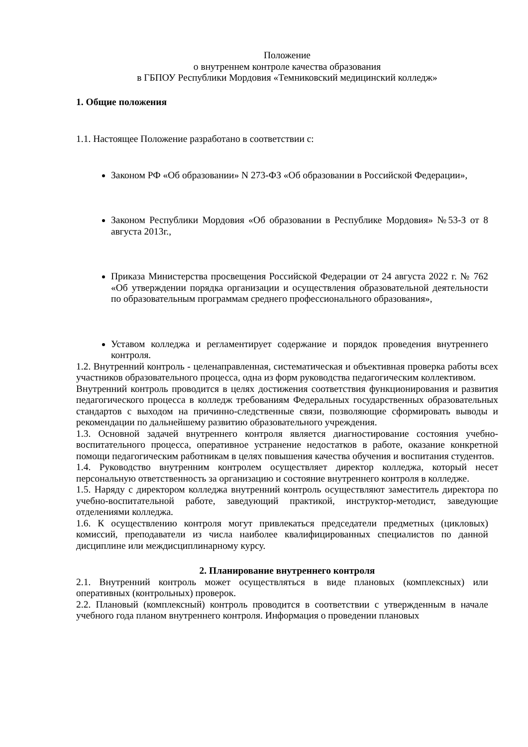Положение
о внутреннем контроле качества образования
в ГБПОУ Республики Мордовия «Темниковский медицинский колледж»
1. Общие положения
1.1. Настоящее Положение разработано в соответствии с:
Законом РФ «Об образовании» N 273-ФЗ «Об образовании в Российской Федерации»,
Законом Республики Мордовия «Об образовании в Республике Мордовия» №53-З от 8 августа 2013г.,
Приказа Министерства просвещения Российской Федерации от 24 августа 2022 г. № 762 «Об утверждении порядка организации и осуществления образовательной деятельности по образовательным программам среднего профессионального образования»,
Уставом колледжа и регламентирует содержание и порядок проведения внутреннего контроля.
1.2. Внутренний контроль - целенаправленная, систематическая и объективная проверка работы всех участников образовательного процесса, одна из форм руководства педагогическим коллективом.
Внутренний контроль проводится в целях достижения соответствия функционирования и развития педагогического процесса в колледж требованиям Федеральных государственных образовательных стандартов с выходом на причинно-следственные связи, позволяющие сформировать выводы и рекомендации по дальнейшему развитию образовательного учреждения.
1.3. Основной задачей внутреннего контроля является диагностирование состояния учебно-воспитательного процесса, оперативное устранение недостатков в работе, оказание конкретной помощи педагогическим работникам в целях повышения качества обучения и воспитания студентов.
1.4. Руководство внутренним контролем осуществляет директор колледжа, который несет персональную ответственность за организацию и состояние внутреннего контроля в колледже.
1.5. Наряду с директором колледжа внутренний контроль осуществляют заместитель директора по учебно-воспитательной работе, заведующий практикой, инструктор-методист, заведующие отделениями колледжа.
1.6. К осуществлению контроля могут привлекаться председатели предметных (цикловых) комиссий, преподаватели из числа наиболее квалифицированных специалистов по данной дисциплине или междисциплинарному курсу.
2. Планирование внутреннего контроля
2.1. Внутренний контроль может осуществляться в виде плановых (комплексных) или оперативных (контрольных) проверок.
2.2. Плановый (комплексный) контроль проводится в соответствии с утвержденным в начале учебного года планом внутреннего контроля. Информация о проведении плановых